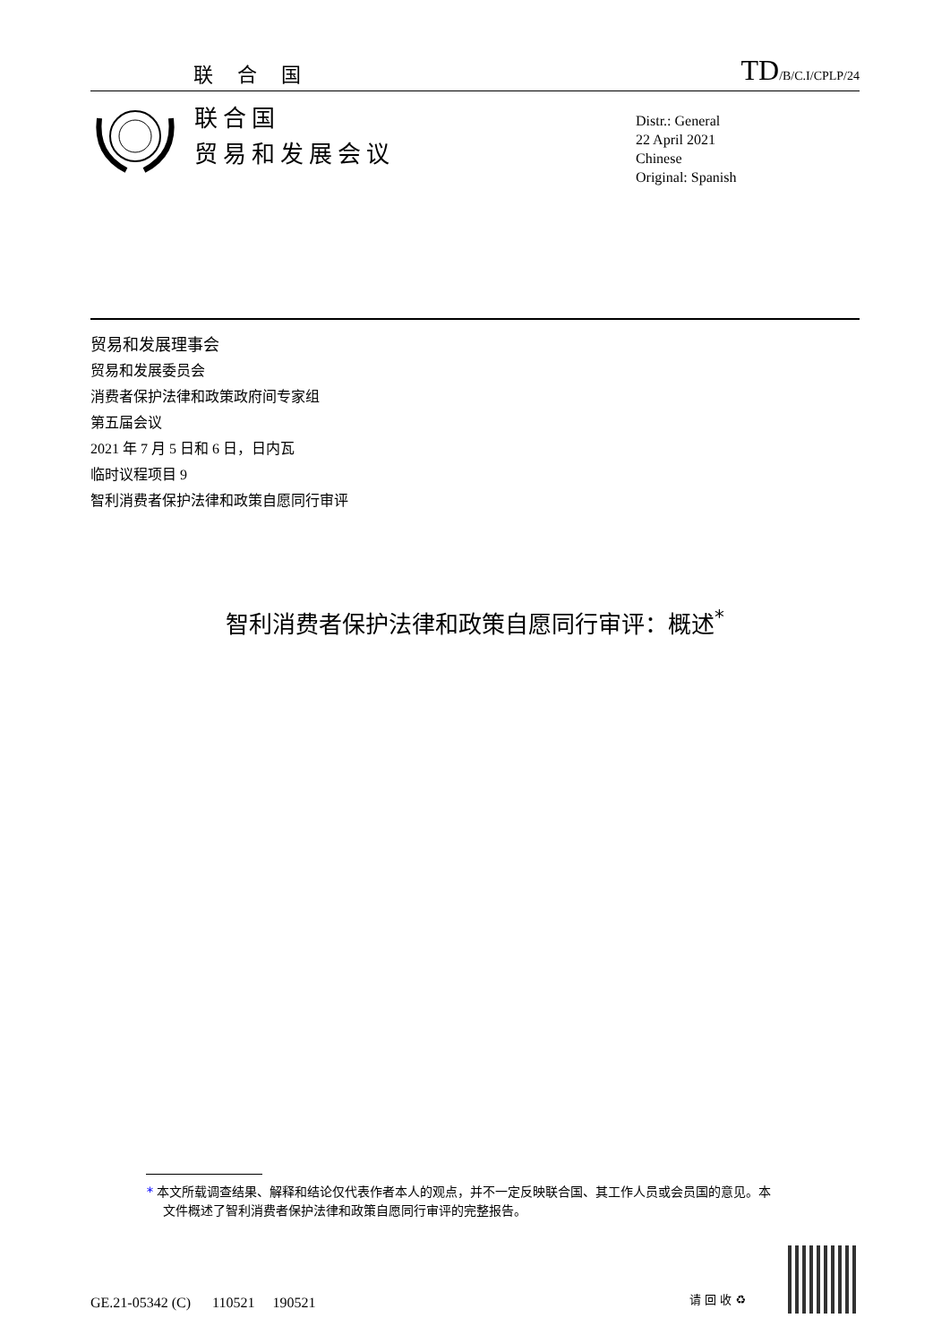联 合 国 TD/B/C.I/CPLP/24
联合国
贸易和发展会议
Distr.: General
22 April 2021
Chinese
Original: Spanish
贸易和发展理事会
贸易和发展委员会
消费者保护法律和政策政府间专家组
第五届会议
2021 年 7 月 5 日和 6 日，日内瓦
临时议程项目 9
智利消费者保护法律和政策自愿同行审评
智利消费者保护法律和政策自愿同行审评：概述<sup>*</sup>
* 本文所载调查结果、解释和结论仅代表作者本人的观点，并不一定反映联合国、其工作人员或会员国的意见。本文件概述了智利消费者保护法律和政策自愿同行审评的完整报告。
GE.21-05342 (C) 110521 190521
请 回 收 ♻